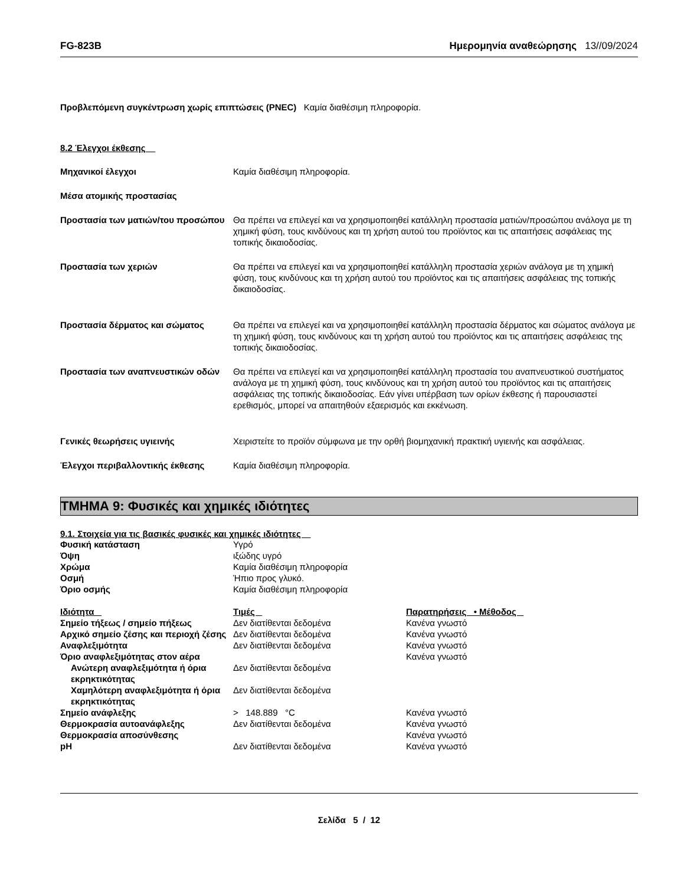FG-823B Ημερομηνία αναθεώρησης 13//09/2024
Προβλεπόμενη συγκέντρωση χωρίς επιπτώσεις (PNEC) Καμία διαθέσιμη πληροφορία.
8.2 Έλεγχοι έκθεσης
Μηχανικοί έλεγχοι Καμία διαθέσιμη πληροφορία.
Μέσα ατομικής προστασίας
Προστασία των ματιών/του προσώπου
Θα πρέπει να επιλεγεί και να χρησιμοποιηθεί κατάλληλη προστασία ματιών/προσώπου ανάλογα με τη χημική φύση, τους κινδύνους και τη χρήση αυτού του προϊόντος και τις απαιτήσεις ασφάλειας της τοπικής δικαιοδοσίας.
Προστασία των χεριών Θα πρέπει να επιλεγεί και να χρησιμοποιηθεί κατάλληλη προστασία χεριών ανάλογα με τη χημική φύση, τους κινδύνους και τη χρήση αυτού του προϊόντος και τις απαιτήσεις ασφάλειας της τοπικής δικαιοδοσίας.
Προστασία δέρματος και σώματος Θα πρέπει να επιλεγεί και να χρησιμοποιηθεί κατάλληλη προστασία δέρματος και σώματος ανάλογα με τη χημική φύση, τους κινδύνους και τη χρήση αυτού του προϊόντος και τις απαιτήσεις ασφάλειας της τοπικής δικαιοδοσίας.
Προστασία των αναπνευστικών οδών Θα πρέπει να επιλεγεί και να χρησιμοποιηθεί κατάλληλη προστασία του αναπνευστικού συστήματος ανάλογα με τη χημική φύση, τους κινδύνους και τη χρήση αυτού του προϊόντος και τις απαιτήσεις ασφάλειας της τοπικής δικαιοδοσίας. Εάν γίνει υπέρβαση των ορίων έκθεσης ή παρουσιαστεί ερεθισμός, μπορεί να απαιτηθούν εξαερισμός και εκκένωση.
Γενικές θεωρήσεις υγιεινής Χειριστείτε το προϊόν σύμφωνα με την ορθή βιομηχανική πρακτική υγιεινής και ασφάλειας.
Έλεγχοι περιβαλλοντικής έκθεσης Καμία διαθέσιμη πληροφορία.
ΤΜΗΜΑ 9: Φυσικές και χημικές ιδιότητες
9.1. Στοιχεία για τις βασικές φυσικές και χημικές ιδιότητες
| Φυσική κατάσταση | Υγρό |
| Όψη | ιξώδης υγρό |
| Χρώμα | Καμία διαθέσιμη πληροφορία |
| Οσμή | Ήπιο προς γλυκό. |
| Όριο οσμής | Καμία διαθέσιμη πληροφορία |
| Ιδιότητα | Τιμές | Παρατηρήσεις • Μέθοδος |
| --- | --- | --- |
| Σημείο τήξεως / σημείο πήξεως | Δεν διατίθενται δεδομένα | Κανένα γνωστό |
| Αρχικό σημείο ζέσης και περιοχή ζέσης | Δεν διατίθενται δεδομένα | Κανένα γνωστό |
| Αναφλεξιμότητα | Δεν διατίθενται δεδομένα | Κανένα γνωστό |
| Όριο αναφλεξιμότητας στον αέρα | | Κανένα γνωστό |
| Ανώτερη αναφλεξιμότητα ή όρια εκρηκτικότητας | Δεν διατίθενται δεδομένα | |
| Χαμηλότερη αναφλεξιμότητα ή όρια εκρηκτικότητας | Δεν διατίθενται δεδομένα | |
| Σημείο ανάφλεξης | > 148.889 °C | Κανένα γνωστό |
| Θερμοκρασία αυτοανάφλεξης | Δεν διατίθενται δεδομένα | Κανένα γνωστό |
| Θερμοκρασία αποσύνθεσης | | Κανένα γνωστό |
| pH | Δεν διατίθενται δεδομένα | Κανένα γνωστό |
Σελίδα 5 / 12